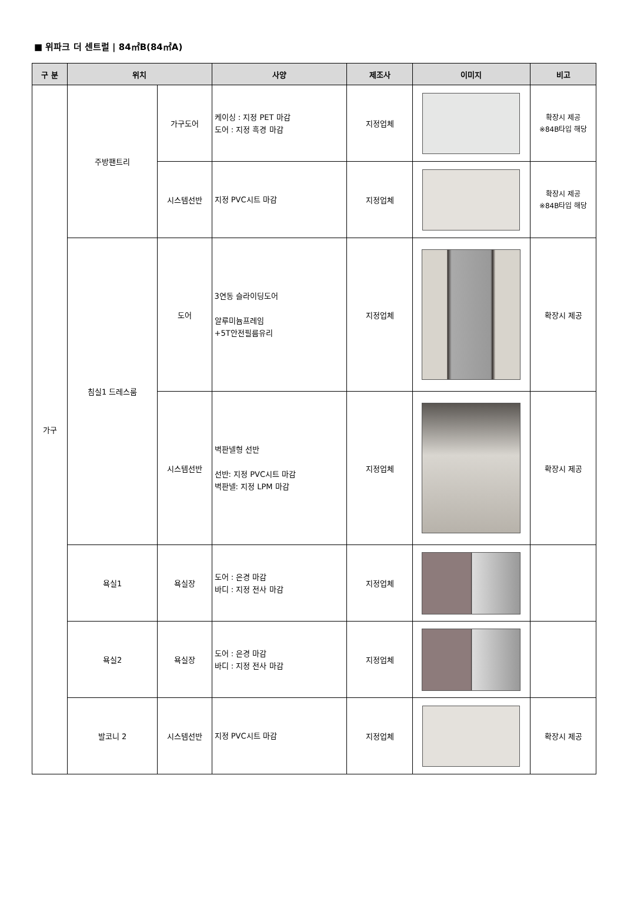■ 위파크 더 센트럴 | 84㎡B(84㎡A)
| 구 분 | 위치 | | 사양 | 제조사 | 이미지 | 비고 |
| --- | --- | --- | --- | --- | --- | --- |
| 가구 | 주방팬트리 | 가구도어 | 케이싱 : 지정 PET 마감 도어 : 지정 흑경 마감 | 지정업체 | | 확장시 제공 ※84B타입 해당 |
| | | 시스템선반 | 지정 PVC시트 마감 | 지정업체 | | 확장시 제공 ※84B타입 해당 |
| | 침실1 드레스룸 | 도어 | 3연동 슬라이딩도어 알루미늄프레임 +5T안전필름유리 | 지정업체 | | 확장시 제공 |
| | | 시스템선반 | 벽판넬형 선반 선반: 지정 PVC시트 마감 벽판넬: 지정 LPM 마감 | 지정업체 | | 확장시 제공 |
| | 욕실1 | 욕실장 | 도어 : 은경 마감 바디 : 지정 전사 마감 | 지정업체 | | |
| | 욕실2 | 욕실장 | 도어 : 은경 마감 바디 : 지정 전사 마감 | 지정업체 | | |
| | 발코니 2 | 시스템선반 | 지정 PVC시트 마감 | 지정업체 | | 확장시 제공 |